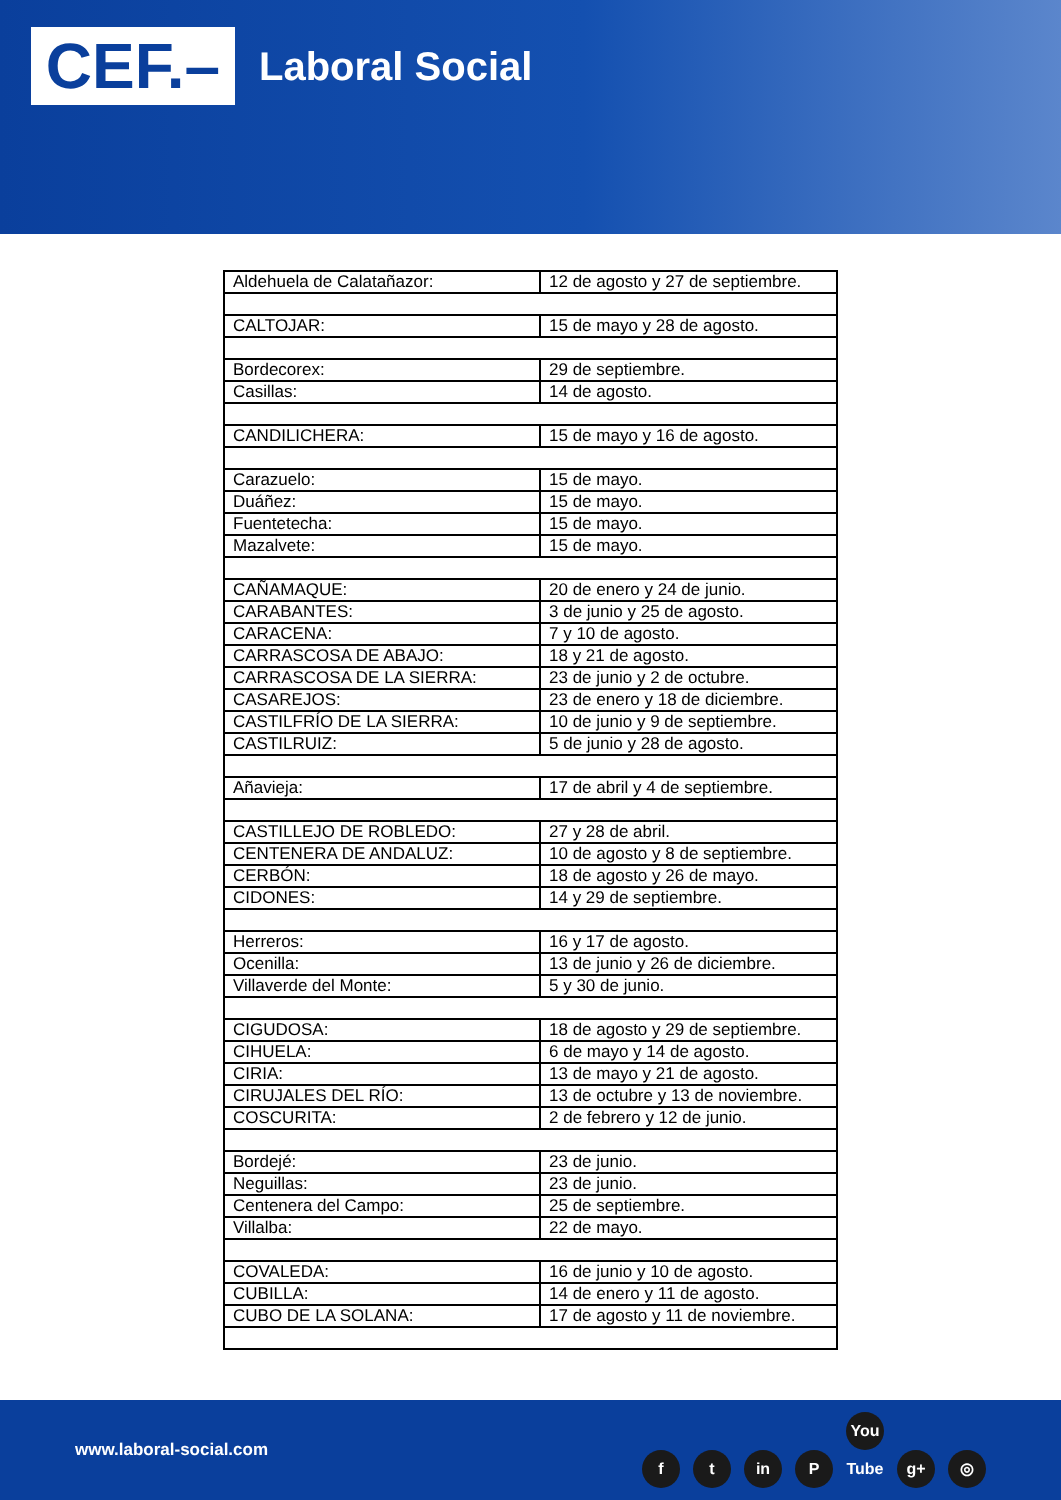CEF.–
Laboral Social
| Aldehuela de Calatañazor: | 12 de agosto y 27 de septiembre. |
| CALTOJAR: | 15 de mayo y 28 de agosto. |
| Bordecorex: | 29 de septiembre. |
| Casillas: | 14 de agosto. |
| CANDILICHERA: | 15 de mayo y 16 de agosto. |
| Carazuelo: | 15 de mayo. |
| Duáñez: | 15 de mayo. |
| Fuentetecha: | 15 de mayo. |
| Mazalvete: | 15 de mayo. |
| CAÑAMAQUE: | 20 de enero y 24 de junio. |
| CARABANTES: | 3 de junio y 25 de agosto. |
| CARACENA: | 7 y 10 de agosto. |
| CARRASCOSA DE ABAJO: | 18 y 21 de agosto. |
| CARRASCOSA DE LA SIERRA: | 23 de junio y 2 de octubre. |
| CASAREJOS: | 23 de enero y 18 de diciembre. |
| CASTILFRÍO DE LA SIERRA: | 10 de junio y 9 de septiembre. |
| CASTILRUIZ: | 5 de junio y 28 de agosto. |
| Añavieja: | 17 de abril y 4 de septiembre. |
| CASTILLEJO DE ROBLEDO: | 27 y 28 de abril. |
| CENTENERA DE ANDALUZ: | 10 de agosto y 8 de septiembre. |
| CERBÓN: | 18 de agosto y 26 de mayo. |
| CIDONES: | 14 y 29 de septiembre. |
| Herreros: | 16 y 17 de agosto. |
| Ocenilla: | 13 de junio y 26 de diciembre. |
| Villaverde del Monte: | 5 y 30 de junio. |
| CIGUDOSA: | 18 de agosto y 29 de septiembre. |
| CIHUELA: | 6 de mayo y 14 de agosto. |
| CIRIA: | 13 de mayo y 21 de agosto. |
| CIRUJALES DEL RÍO: | 13 de octubre y 13 de noviembre. |
| COSCURITA: | 2 de febrero y 12 de junio. |
| Bordejé: | 23 de junio. |
| Neguillas: | 23 de junio. |
| Centenera del Campo: | 25 de septiembre. |
| Villalba: | 22 de mayo. |
| COVALEDA: | 16 de junio y 10 de agosto. |
| CUBILLA: | 14 de enero y 11 de agosto. |
| CUBO DE LA SOLANA: | 17 de agosto y 11 de noviembre. |
www.laboral-social.com f t in P You Tube g+ ◎